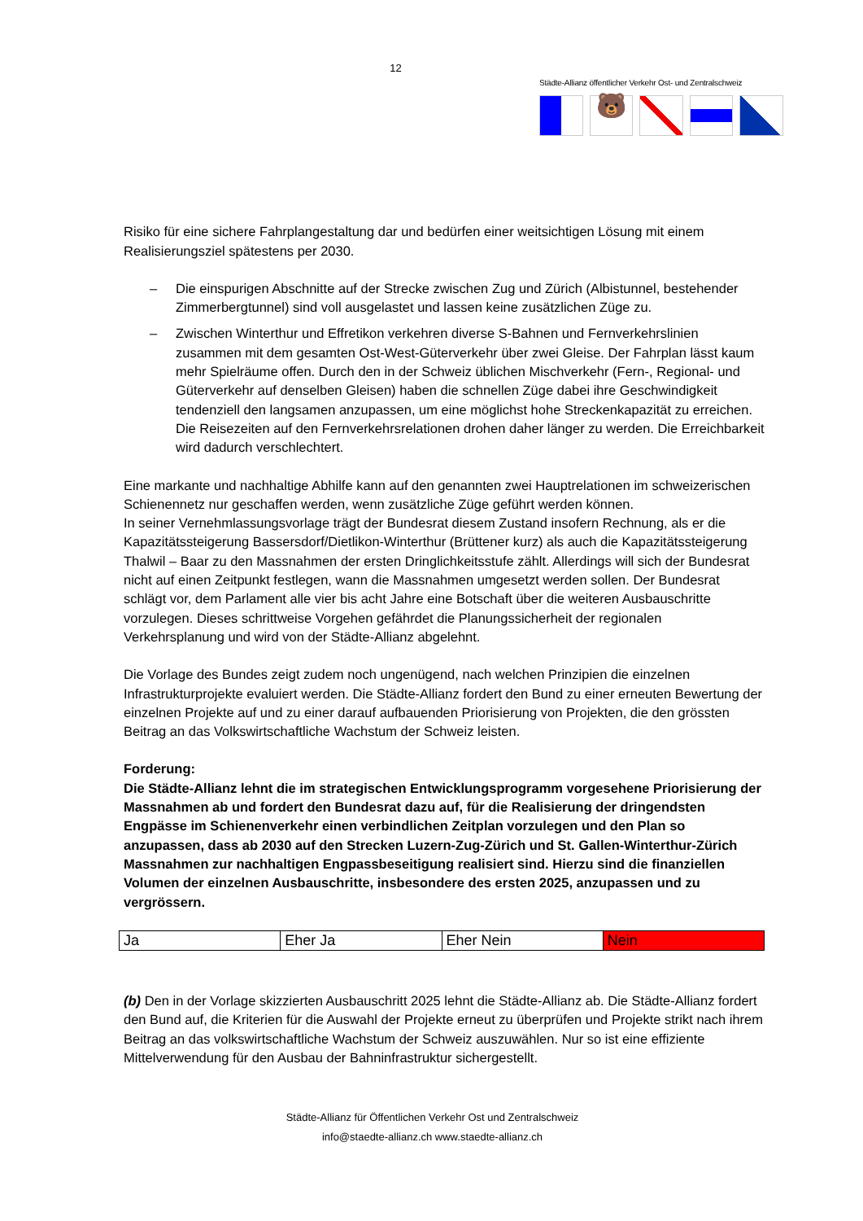12
Städte-Allianz öffentlicher Verkehr Ost- und Zentralschweiz
🐻
Risiko für eine sichere Fahrplangestaltung dar und bedürfen einer weitsichtigen Lösung mit einem Realisierungsziel spätestens per 2030.
– Die einspurigen Abschnitte auf der Strecke zwischen Zug und Zürich (Albistunnel, bestehender Zimmerbergtunnel) sind voll ausgelastet und lassen keine zusätzlichen Züge zu.
– Zwischen Winterthur und Effretikon verkehren diverse S-Bahnen und Fernverkehrslinien zusammen mit dem gesamten Ost-West-Güterverkehr über zwei Gleise. Der Fahrplan lässt kaum mehr Spielräume offen. Durch den in der Schweiz üblichen Mischverkehr (Fern-, Regional- und Güterverkehr auf denselben Gleisen) haben die schnellen Züge dabei ihre Geschwindigkeit tendenziell den langsamen anzupassen, um eine möglichst hohe Streckenkapazität zu erreichen. Die Reisezeiten auf den Fernverkehrsrelationen drohen daher länger zu werden. Die Erreichbarkeit wird dadurch verschlechtert.
Eine markante und nachhaltige Abhilfe kann auf den genannten zwei Hauptrelationen im schweizerischen Schienennetz nur geschaffen werden, wenn zusätzliche Züge geführt werden können.
In seiner Vernehmlassungsvorlage trägt der Bundesrat diesem Zustand insofern Rechnung, als er die Kapazitätssteigerung Bassersdorf/Dietlikon-Winterthur (Brüttener kurz) als auch die Kapazitätssteigerung Thalwil – Baar zu den Massnahmen der ersten Dringlichkeitsstufe zählt. Allerdings will sich der Bundesrat nicht auf einen Zeitpunkt festlegen, wann die Massnahmen umgesetzt werden sollen. Der Bundesrat schlägt vor, dem Parlament alle vier bis acht Jahre eine Botschaft über die weiteren Ausbauschritte vorzulegen. Dieses schrittweise Vorgehen gefährdet die Planungssicherheit der regionalen Verkehrsplanung und wird von der Städte-Allianz abgelehnt.
Die Vorlage des Bundes zeigt zudem noch ungenügend, nach welchen Prinzipien die einzelnen Infrastrukturprojekte evaluiert werden. Die Städte-Allianz fordert den Bund zu einer erneuten Bewertung der einzelnen Projekte auf und zu einer darauf aufbauenden Priorisierung von Projekten, die den grössten Beitrag an das Volkswirtschaftliche Wachstum der Schweiz leisten.
Forderung:
Die Städte-Allianz lehnt die im strategischen Entwicklungsprogramm vorgesehene Priorisierung der Massnahmen ab und fordert den Bundesrat dazu auf, für die Realisierung der dringendsten Engpässe im Schienenverkehr einen verbindlichen Zeitplan vorzulegen und den Plan so anzupassen, dass ab 2030 auf den Strecken Luzern-Zug-Zürich und St. Gallen-Winterthur-Zürich Massnahmen zur nachhaltigen Engpassbeseitigung realisiert sind. Hierzu sind die finanziellen Volumen der einzelnen Ausbauschritte, insbesondere des ersten 2025, anzupassen und zu vergrössern.
| Ja | Eher Ja | Eher Nein | Nein |
(b) Den in der Vorlage skizzierten Ausbauschritt 2025 lehnt die Städte-Allianz ab. Die Städte-Allianz fordert den Bund auf, die Kriterien für die Auswahl der Projekte erneut zu überprüfen und Projekte strikt nach ihrem Beitrag an das volkswirtschaftliche Wachstum der Schweiz auszuwählen. Nur so ist eine effiziente Mittelverwendung für den Ausbau der Bahninfrastruktur sichergestellt.
Städte-Allianz für Öffentlichen Verkehr Ost und Zentralschweiz
info@staedte-allianz.ch www.staedte-allianz.ch